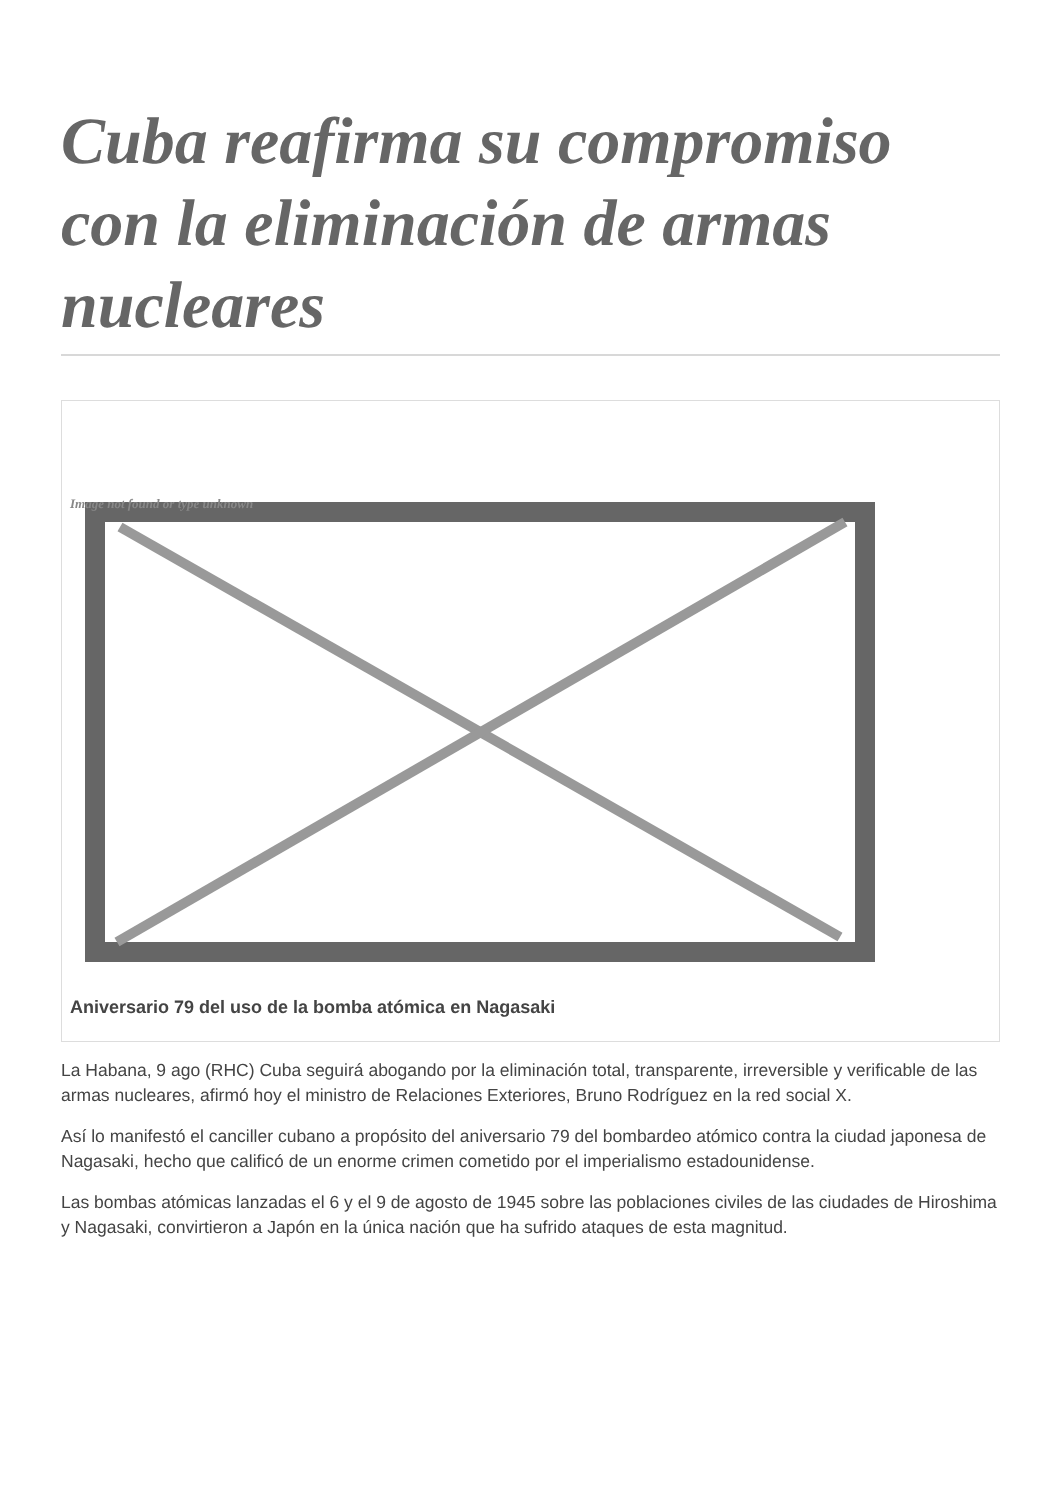Cuba reafirma su compromiso con la eliminación de armas nucleares
Image not found or type unknown
Aniversario 79 del uso de la bomba atómica en Nagasaki
La Habana, 9 ago (RHC) Cuba seguirá abogando por la eliminación total, transparente, irreversible y verificable de las armas nucleares, afirmó hoy el ministro de Relaciones Exteriores, Bruno Rodríguez en la red social X.
Así lo manifestó el canciller cubano a propósito del aniversario 79 del bombardeo atómico contra la ciudad japonesa de Nagasaki, hecho que calificó de un enorme crimen cometido por el imperialismo estadounidense.
Las bombas atómicas lanzadas el 6 y el 9 de agosto de 1945 sobre las poblaciones civiles de las ciudades de Hiroshima y Nagasaki, convirtieron a Japón en la única nación que ha sufrido ataques de esta magnitud.